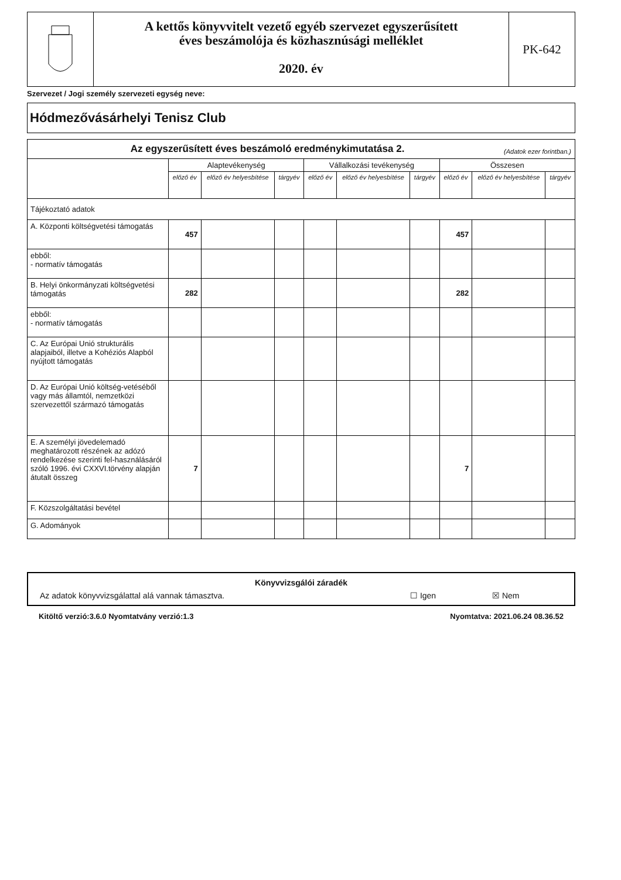A kettős könyvvitelt vezető egyéb szervezet egyszerűsített
éves beszámolója és közhasznúsági melléklet
2020. év
PK-642
Szervezet / Jogi személy szervezeti egység neve:
Hódmezővásárhelyi Tenisz Club
| Az egyszerűsített éves beszámoló eredménykimutatása 2. (Adatok ezer forintban.) | | | | | | | | | |
| --- | --- | --- | --- | --- | --- | --- | --- | --- | --- |
| | Alaptevékenység | | | Vállalkozási tevékenység | | | Összesen | | |
| | előző év | előző év helyesbítése | tárgyév | előző év | előző év helyesbítése | tárgyév | előző év | előző év helyesbítése | tárgyév |
| Tájékoztató adatok | | | | | | | | | |
| A. Központi költségvetési támogatás | 457 | | | | | | 457 | | |
| ebből: - normatív támogatás | | | | | | | | | |
| B. Helyi önkormányzati költségvetési támogatás | 282 | | | | | | 282 | | |
| ebből: - normatív támogatás | | | | | | | | | |
| C. Az Európai Unió strukturális alapjaiból, illetve a Kohéziós Alapból nyújtott támogatás | | | | | | | | | |
| D. Az Európai Unió költség-vetéséből vagy más államtól, nemzetközi szervezettől származó támogatás | | | | | | | | | |
| E. A személyi jövedelemadó meghatározott részének az adózó rendelkezése szerinti fel-használásáról szóló 1996. évi CXXVI.törvény alapján átutalt összeg | 7 | | | | | | 7 | | |
| F. Közszolgáltatási bevétel | | | | | | | | | |
| G. Adományok | | | | | | | | | |
Könyvvizsgálói záradék
Az adatok könyvvizsgálattal alá vannak támasztva. ☐ Igen ☒ Nem
Kitöltő verzió:3.6.0 Nyomtatvány verzió:1.3 Nyomtatva: 2021.06.24 08.36.52